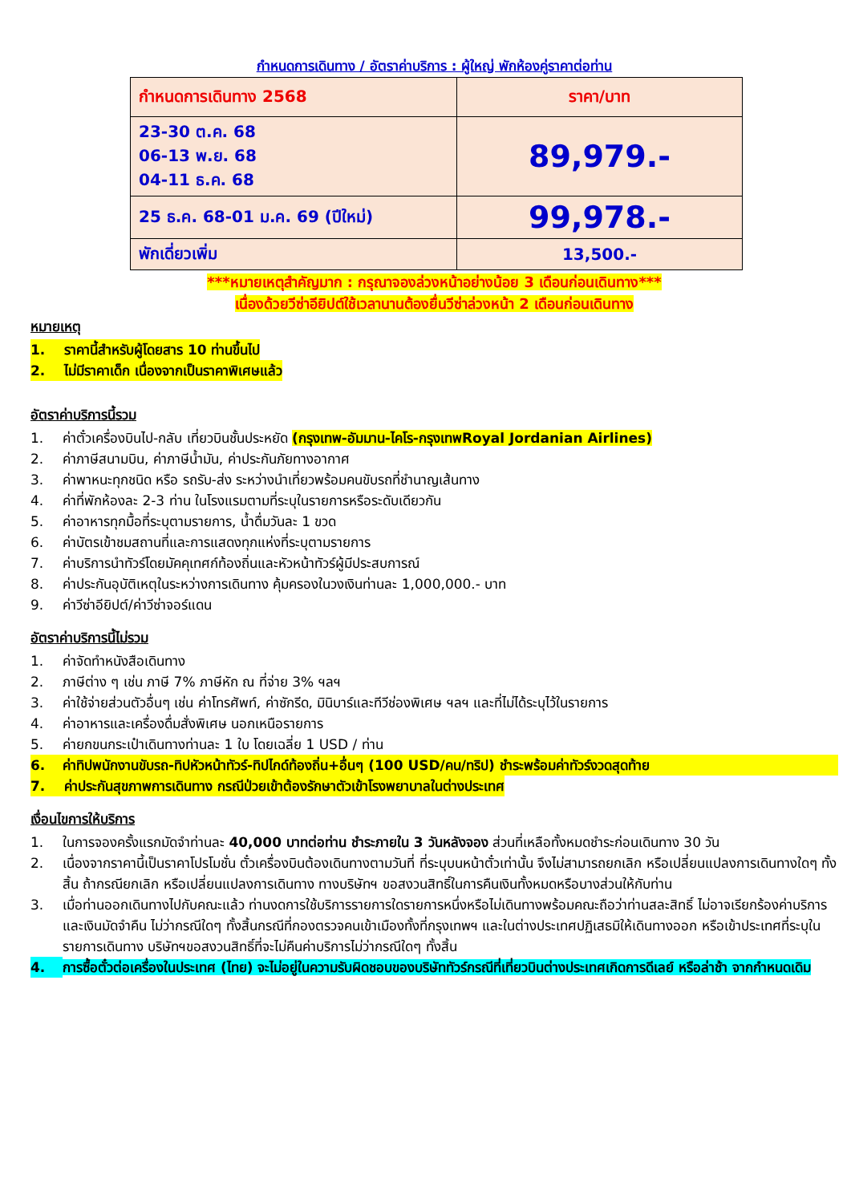กำหนดการเดินทาง / อัตราค่าบริการ : ผู้ใหญ่ พักห้องคู่ราคาต่อท่าน
| กำหนดการเดินทาง 2568 | ราคา/บาท |
| 23-30 ต.ค. 68 06-13 พ.ย. 68 04-11 ธ.ค. 68 | 89,979.- |
| 25 ธ.ค. 68-01 ม.ค. 69 (ปีใหม่) | 99,978.- |
| พักเดี่ยวเพิ่ม | 13,500.- |
***หมายเหตุสำคัญมาก : กรุณาจองล่วงหน้าอย่างน้อย 3 เดือนก่อนเดินทาง***
เนื่องด้วยวีซ่าอียิปต์ใช้เวลานานต้องยื่นวีซ่าล่วงหน้า 2 เดือนก่อนเดินทาง
หมายเหตุ
1. ราคานี้สำหรับผู้โดยสาร 10 ท่านขึ้นไป
2. ไม่มีราคาเด็ก เนื่องจากเป็นราคาพิเศษแล้ว
อัตราค่าบริการนี้รวม
1. ค่าตั๋วเครื่องบินไป-กลับ เที่ยวบินชั้นประหยัด (กรุงเทพ-อัมมาน-ไคโร-กรุงเทพRoyal Jordanian Airlines)
2. ค่าภาษีสนามบิน, ค่าภาษีน้ำมัน, ค่าประกันภัยทางอากาศ
3. ค่าพาหนะทุกชนิด หรือ รถรับ-ส่ง ระหว่างนำเที่ยวพร้อมคนขับรถที่ชำนาญเส้นทาง
4. ค่าที่พักห้องละ 2-3 ท่าน ในโรงแรมตามที่ระบุในรายการหรือระดับเดียวกัน
5. ค่าอาหารทุกมื้อที่ระบุตามรายการ, น้ำดื่มวันละ 1 ขวด
6. ค่าบัตรเข้าชมสถานที่และการแสดงทุกแห่งที่ระบุตามรายการ
7. ค่าบริการนำทัวร์โดยมัคคุเทศก์ท้องถิ่นและหัวหน้าทัวร์ผู้มีประสบการณ์
8. ค่าประกันอุบัติเหตุในระหว่างการเดินทาง คุ้มครองในวงเงินท่านละ 1,000,000.- บาท
9. ค่าวีซ่าอียิปต์/ค่าวีซ่าจอร์แดน
อัตราค่าบริการนี้ไม่รวม
1. ค่าจัดทำหนังสือเดินทาง
2. ภาษีต่าง ๆ เช่น ภาษี 7% ภาษีหัก ณ ที่จ่าย 3% ฯลฯ
3. ค่าใช้จ่ายส่วนตัวอื่นๆ เช่น ค่าโทรศัพท์, ค่าซักรีด, มินิบาร์และทีวีช่องพิเศษ ฯลฯ และที่ไม่ได้ระบุไว้ในรายการ
4. ค่าอาหารและเครื่องดื่มสั่งพิเศษ นอกเหนือรายการ
5. ค่ายกขนกระเป๋าเดินทางท่านละ 1 ใบ โดยเฉลี่ย 1 USD / ท่าน
6. ค่าทิปพนักงานขับรถ-ทิปหัวหน้าทัวร์-ทิปไกด์ท้องถิ่น+อื่นๆ (100 USD/คน/ทริป) ชำระพร้อมค่าทัวร์งวดสุดท้าย
7. ค่าประกันสุขภาพการเดินทาง กรณีป่วยเข้าต้องรักษาตัวเข้าโรงพยาบาลในต่างประเทศ
เงื่อนไขการให้บริการ
1. ในการจองครั้งแรกมัดจำท่านละ 40,000 บาทต่อท่าน ชำระภายใน 3 วันหลังจอง ส่วนที่เหลือทั้งหมดชำระก่อนเดินทาง 30 วัน
2. เนื่องจากราคานี้เป็นราคาโปรโมชั่น ตั๋วเครื่องบินต้องเดินทางตามวันที่ ที่ระบุบนหน้าตั๋วเท่านั้น จึงไม่สามารถยกเลิก หรือเปลี่ยนแปลงการเดินทางใดๆ ทั้งสิ้น ถ้ากรณียกเลิก หรือเปลี่ยนแปลงการเดินทาง ทางบริษัทฯ ขอสงวนสิทธิ์ในการคืนเงินทั้งหมดหรือบางส่วนให้กับท่าน
3. เมื่อท่านออกเดินทางไปกับคณะแล้ว ท่านงดการใช้บริการรายการใดรายการหนึ่งหรือไม่เดินทางพร้อมคณะถือว่าท่านสละสิทธิ์ ไม่อาจเรียกร้องค่าบริการ และเงินมัดจำคืน ไม่ว่ากรณีใดๆ ทั้งสิ้นกรณีที่กองตรวจคนเข้าเมืองทั้งที่กรุงเทพฯ และในต่างประเทศปฏิเสธมิให้เดินทางออก หรือเข้าประเทศที่ระบุในรายการเดินทาง บริษัทฯขอสงวนสิทธิ์ที่จะไม่คืนค่าบริการไม่ว่ากรณีใดๆ ทั้งสิ้น
4. การซื้อตั๋วต่อเครื่องในประเทศ (ไทย) จะไม่อยู่ในความรับผิดชอบของบริษัททัวร์กรณีที่เที่ยวบินต่างประเทศเกิดการดีเลย์ หรือล่าช้า จากกำหนดเดิม